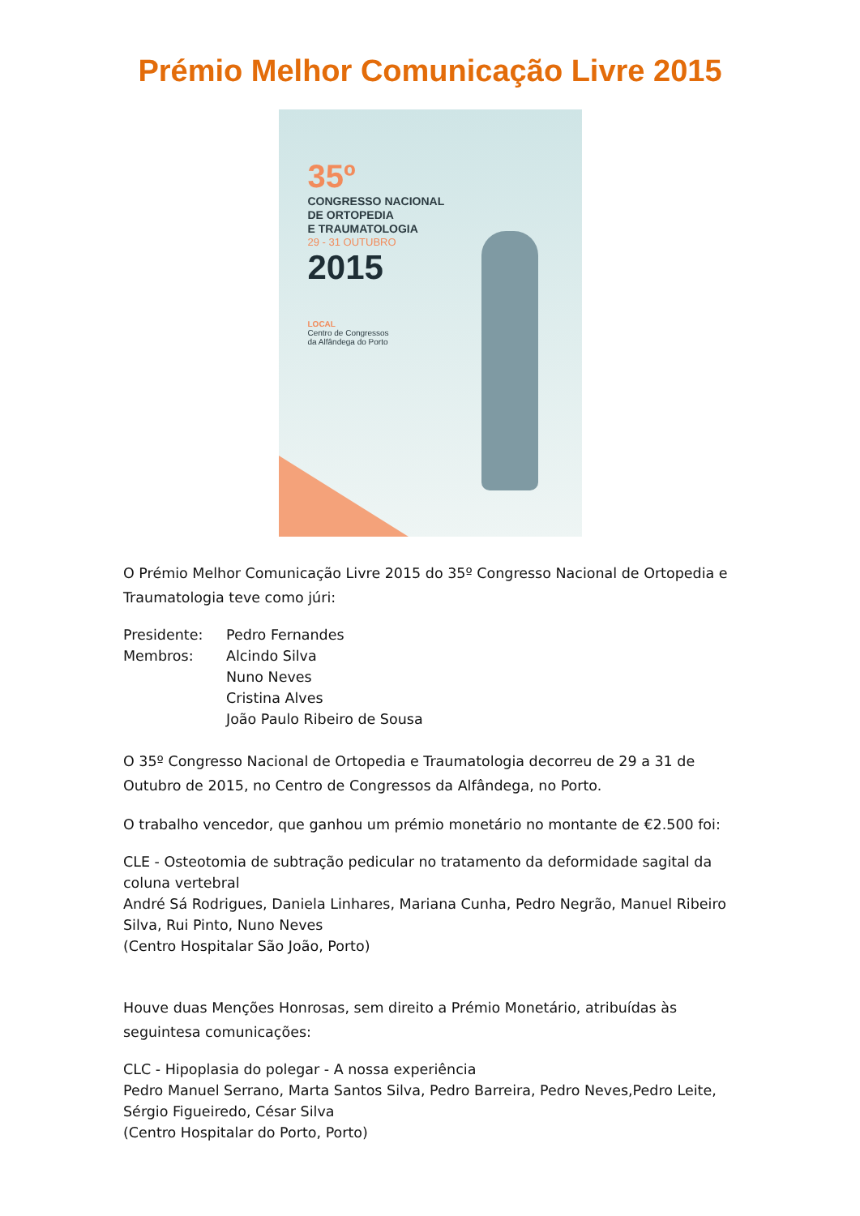Prémio Melhor Comunicação Livre 2015
35º
CONGRESSO NACIONAL
DE ORTOPEDIA
E TRAUMATOLOGIA
29 - 31 OUTUBRO
2015
LOCAL
Centro de Congressos
da Alfândega do Porto
O Prémio Melhor Comunicação Livre 2015 do 35º Congresso Nacional de Ortopedia e Traumatologia teve como júri:
Presidente:
Pedro Fernandes
Membros:
Alcindo Silva
Nuno Neves
Cristina Alves
João Paulo Ribeiro de Sousa
O 35º Congresso Nacional de Ortopedia e Traumatologia decorreu de 29 a 31 de Outubro de 2015, no Centro de Congressos da Alfândega, no Porto.
O trabalho vencedor, que ganhou um prémio monetário no montante de €2.500 foi:
CLE - Osteotomia de subtração pedicular no tratamento da deformidade sagital da coluna vertebral
André Sá Rodrigues, Daniela Linhares, Mariana Cunha, Pedro Negrão, Manuel Ribeiro Silva, Rui Pinto, Nuno Neves
(Centro Hospitalar São João, Porto)
Houve duas Menções Honrosas, sem direito a Prémio Monetário, atribuídas às seguintesa comunicações:
CLC - Hipoplasia do polegar - A nossa experiência
Pedro Manuel Serrano, Marta Santos Silva, Pedro Barreira, Pedro Neves,Pedro Leite, Sérgio Figueiredo, César Silva
(Centro Hospitalar do Porto, Porto)